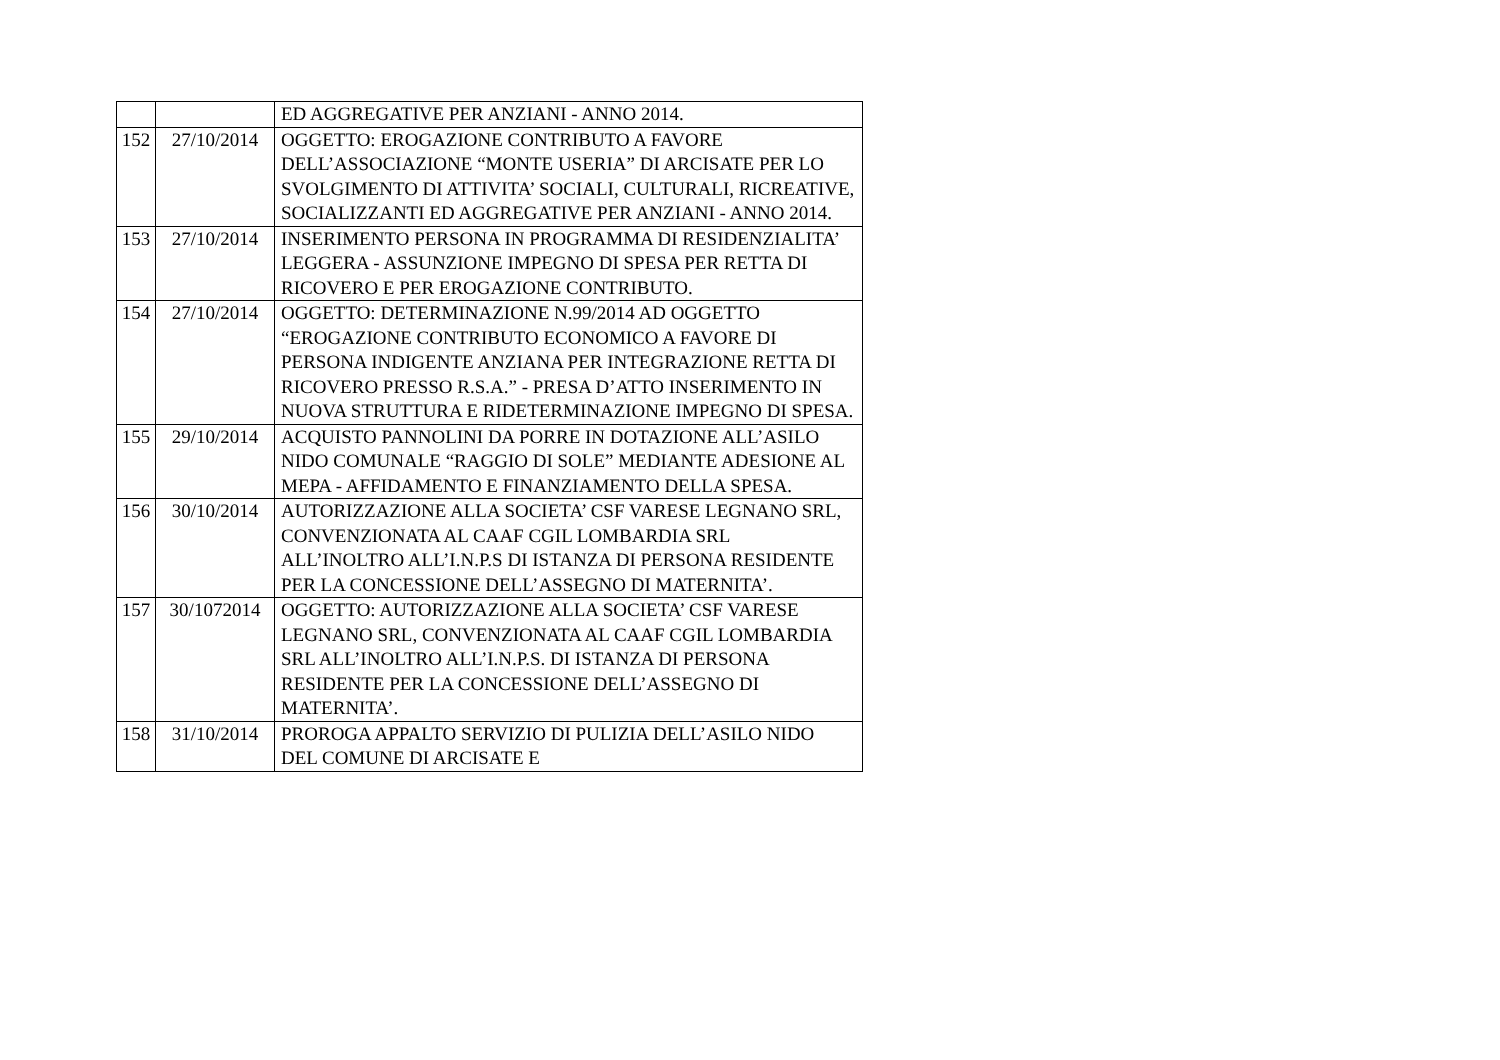| | | ED AGGREGATIVE PER ANZIANI - ANNO 2014. |
| 152 | 27/10/2014 | OGGETTO: EROGAZIONE CONTRIBUTO A FAVORE DELL’ASSOCIAZIONE “MONTE USERIA” DI ARCISATE PER LO SVOLGIMENTO DI ATTIVITA’ SOCIALI, CULTURALI, RICREATIVE, SOCIALIZZANTI ED AGGREGATIVE PER ANZIANI - ANNO 2014. |
| 153 | 27/10/2014 | INSERIMENTO PERSONA IN PROGRAMMA DI RESIDENZIALITA’ LEGGERA - ASSUNZIONE IMPEGNO DI SPESA PER RETTA DI RICOVERO E PER EROGAZIONE CONTRIBUTO. |
| 154 | 27/10/2014 | OGGETTO: DETERMINAZIONE N.99/2014 AD OGGETTO “EROGAZIONE CONTRIBUTO ECONOMICO A FAVORE DI PERSONA INDIGENTE ANZIANA PER INTEGRAZIONE RETTA DI RICOVERO PRESSO R.S.A.” - PRESA D’ATTO INSERIMENTO IN NUOVA STRUTTURA E RIDETERMINAZIONE IMPEGNO DI SPESA. |
| 155 | 29/10/2014 | ACQUISTO PANNOLINI DA PORRE IN DOTAZIONE ALL’ASILO NIDO COMUNALE “RAGGIO DI SOLE” MEDIANTE ADESIONE AL MEPA - AFFIDAMENTO E FINANZIAMENTO DELLA SPESA. |
| 156 | 30/10/2014 | AUTORIZZAZIONE ALLA SOCIETA’ CSF VARESE LEGNANO SRL, CONVENZIONATA AL CAAF CGIL LOMBARDIA SRL ALL’INOLTRO ALL’I.N.P.S DI ISTANZA DI PERSONA RESIDENTE PER LA CONCESSIONE DELL’ASSEGNO DI MATERNITA’. |
| 157 | 30/1072014 | OGGETTO: AUTORIZZAZIONE ALLA SOCIETA’ CSF VARESE LEGNANO SRL, CONVENZIONATA AL CAAF CGIL LOMBARDIA SRL ALL’INOLTRO ALL’I.N.P.S. DI ISTANZA DI PERSONA RESIDENTE PER LA CONCESSIONE DELL’ASSEGNO DI MATERNITA’. |
| 158 | 31/10/2014 | PROROGA APPALTO SERVIZIO DI PULIZIA DELL’ASILO NIDO DEL COMUNE DI ARCISATE E |